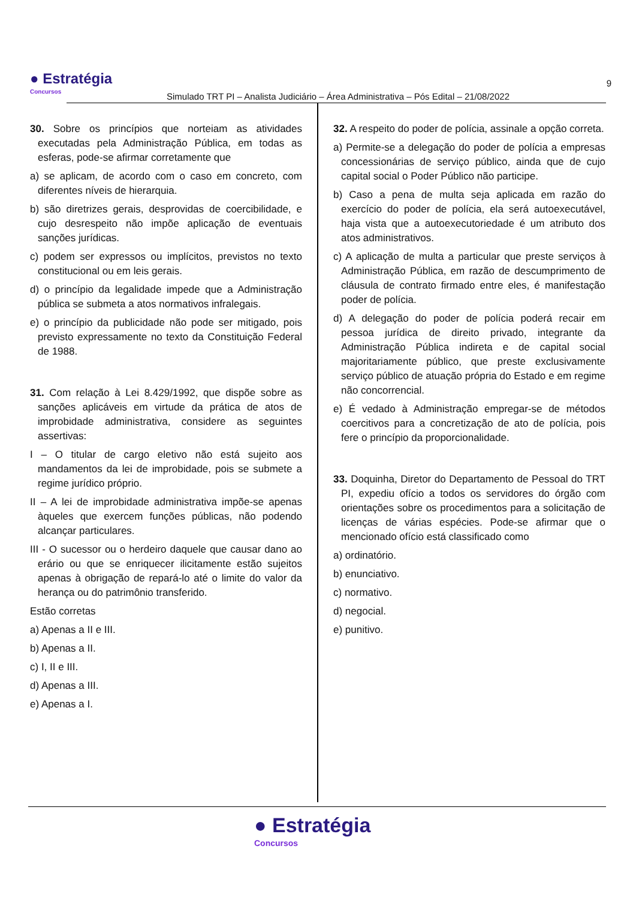● Estratégia
Concursos
Simulado TRT PI – Analista Judiciário – Área Administrativa – Pós Edital – 21/08/2022
9
30. Sobre os princípios que norteiam as atividades executadas pela Administração Pública, em todas as esferas, pode-se afirmar corretamente que
a) se aplicam, de acordo com o caso em concreto, com diferentes níveis de hierarquia.
b) são diretrizes gerais, desprovidas de coercibilidade, e cujo desrespeito não impõe aplicação de eventuais sanções jurídicas.
c) podem ser expressos ou implícitos, previstos no texto constitucional ou em leis gerais.
d) o princípio da legalidade impede que a Administração pública se submeta a atos normativos infralegais.
e) o princípio da publicidade não pode ser mitigado, pois previsto expressamente no texto da Constituição Federal de 1988.
31. Com relação à Lei 8.429/1992, que dispõe sobre as sanções aplicáveis em virtude da prática de atos de improbidade administrativa, considere as seguintes assertivas:
I – O titular de cargo eletivo não está sujeito aos mandamentos da lei de improbidade, pois se submete a regime jurídico próprio.
II – A lei de improbidade administrativa impõe-se apenas àqueles que exercem funções públicas, não podendo alcançar particulares.
III - O sucessor ou o herdeiro daquele que causar dano ao erário ou que se enriquecer ilicitamente estão sujeitos apenas à obrigação de repará-lo até o limite do valor da herança ou do patrimônio transferido.
Estão corretas
a) Apenas a II e III.
b) Apenas a II.
c) I, II e III.
d) Apenas a III.
e) Apenas a I.
32. A respeito do poder de polícia, assinale a opção correta.
a) Permite-se a delegação do poder de polícia a empresas concessionárias de serviço público, ainda que de cujo capital social o Poder Público não participe.
b) Caso a pena de multa seja aplicada em razão do exercício do poder de polícia, ela será autoexecutável, haja vista que a autoexecutoriedade é um atributo dos atos administrativos.
c) A aplicação de multa a particular que preste serviços à Administração Pública, em razão de descumprimento de cláusula de contrato firmado entre eles, é manifestação poder de polícia.
d) A delegação do poder de polícia poderá recair em pessoa jurídica de direito privado, integrante da Administração Pública indireta e de capital social majoritariamente público, que preste exclusivamente serviço público de atuação própria do Estado e em regime não concorrencial.
e) É vedado à Administração empregar-se de métodos coercitivos para a concretização de ato de polícia, pois fere o princípio da proporcionalidade.
33. Doquinha, Diretor do Departamento de Pessoal do TRT PI, expediu ofício a todos os servidores do órgão com orientações sobre os procedimentos para a solicitação de licenças de várias espécies. Pode-se afirmar que o mencionado ofício está classificado como
a) ordinatório.
b) enunciativo.
c) normativo.
d) negocial.
e) punitivo.
● Estratégia
Concursos